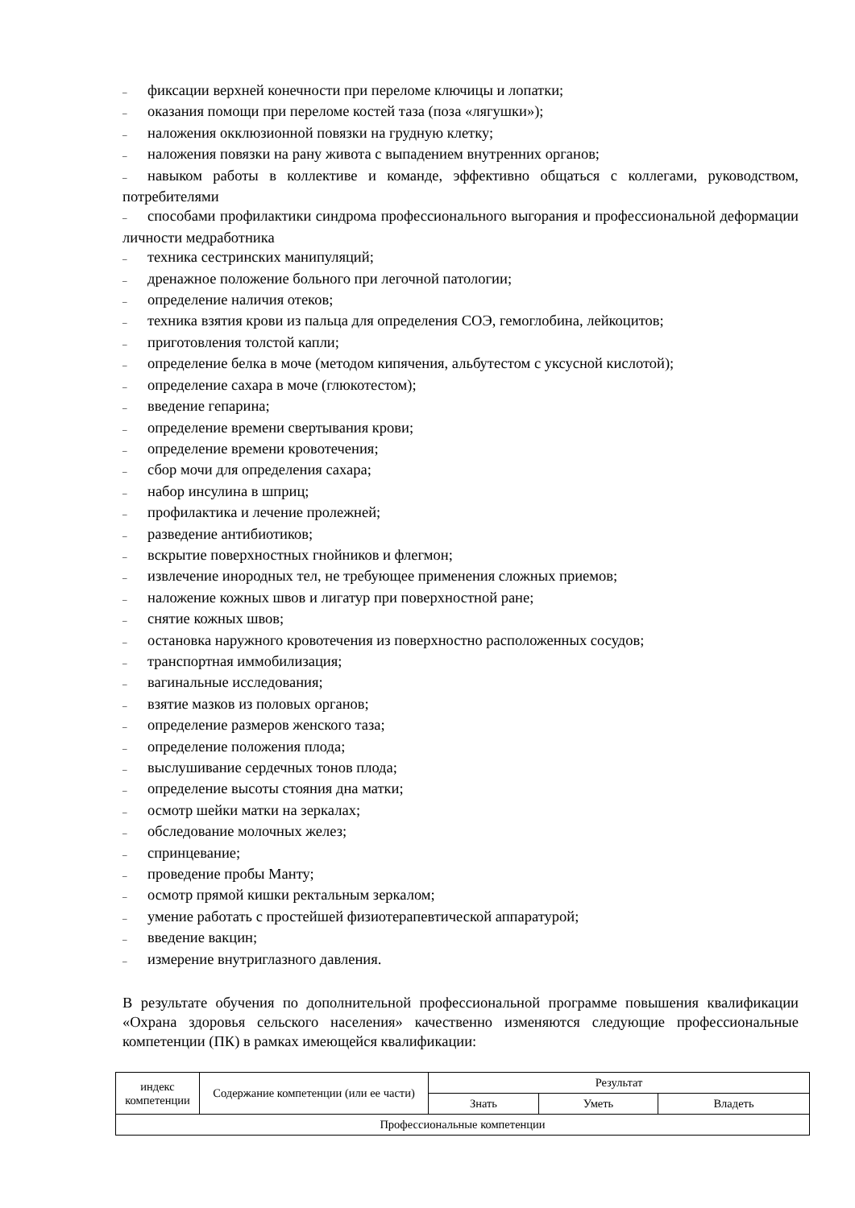– фиксации верхней конечности при переломе ключицы и лопатки;
– оказания помощи при переломе костей таза (поза «лягушки»);
– наложения окклюзионной повязки на грудную клетку;
– наложения повязки на рану живота с выпадением внутренних органов;
– навыком работы в коллективе и команде, эффективно общаться с коллегами, руководством, потребителями
– способами профилактики синдрома профессионального выгорания и профессиональной деформации личности медработника
– техника сестринских манипуляций;
– дренажное положение больного при легочной патологии;
– определение наличия отеков;
– техника взятия крови из пальца для определения СОЭ, гемоглобина, лейкоцитов;
– приготовления толстой капли;
– определение белка в моче (методом кипячения, альбутестом с уксусной кислотой);
– определение сахара в моче (глюкотестом);
– введение гепарина;
– определение времени свертывания крови;
– определение времени кровотечения;
– сбор мочи для определения сахара;
– набор инсулина в шприц;
– профилактика и лечение пролежней;
– разведение антибиотиков;
– вскрытие поверхностных гнойников и флегмон;
– извлечение инородных тел, не требующее применения сложных приемов;
– наложение кожных швов и лигатур при поверхностной ране;
– снятие кожных швов;
– остановка наружного кровотечения из поверхностно расположенных сосудов;
– транспортная иммобилизация;
– вагинальные исследования;
– взятие мазков из половых органов;
– определение размеров женского таза;
– определение положения плода;
– выслушивание сердечных тонов плода;
– определение высоты стояния дна матки;
– осмотр шейки матки на зеркалах;
– обследование молочных желез;
– спринцевание;
– проведение пробы Манту;
– осмотр прямой кишки ректальным зеркалом;
– умение работать с простейшей физиотерапевтической аппаратурой;
– введение вакцин;
– измерение внутриглазного давления.
В результате обучения по дополнительной профессиональной программе повышения квалификации «Охрана здоровья сельского населения» качественно изменяются следующие профессиональные компетенции (ПК) в рамках имеющейся квалификации:
| индекс компетенции | Содержание компетенции (или ее части) | Результат | | |
| --- | --- | --- | --- | --- |
| | | Знать | Уметь | Владеть |
| Профессиональные компетенции | | | | |